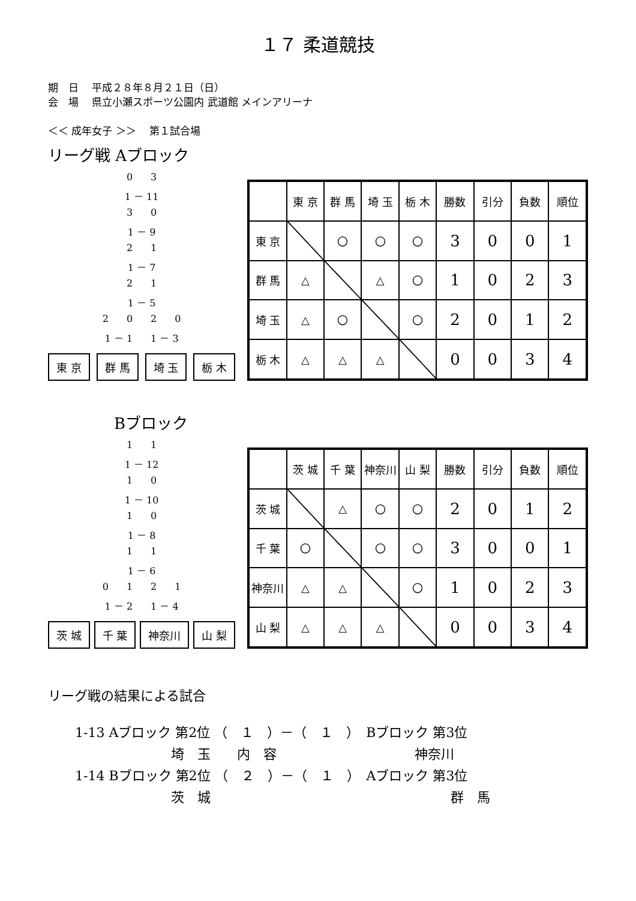１７ 柔道競技
期　日　 平成２８年８月２１日（日）
会　場　 県立小瀬スポーツ公園内 武道館 メインアリーナ
＜＜ 成年女子 ＞＞　 第１試合場
リーグ戦 Aブロック
03
1 － 11
30
1 － 9
21
1 － 7
21
1 － 5
2020
1 － 1 1 － 3
東 京 群 馬 埼 玉 栃 木
| | 東 京 | 群 馬 | 埼 玉 | 栃 木 | 勝数 | 引分 | 負数 | 順位 |
| --- | --- | --- | --- | --- | --- | --- | --- | --- |
| 東 京 | | 〇 | 〇 | 〇 | 3 | 0 | 0 | 1 |
| 群 馬 | △ | | △ | 〇 | 1 | 0 | 2 | 3 |
| 埼 玉 | △ | 〇 | | 〇 | 2 | 0 | 1 | 2 |
| 栃 木 | △ | △ | △ | | 0 | 0 | 3 | 4 |
Bブロック
11
1 － 12
10
1 － 10
10
1 － 8
11
1 － 6
0121
1 － 2 1 － 4
茨 城 千 葉 神奈川 山 梨
| | 茨 城 | 千 葉 | 神奈川 | 山 梨 | 勝数 | 引分 | 負数 | 順位 |
| --- | --- | --- | --- | --- | --- | --- | --- | --- |
| 茨 城 | | △ | 〇 | 〇 | 2 | 0 | 1 | 2 |
| 千 葉 | 〇 | | 〇 | 〇 | 3 | 0 | 0 | 1 |
| 神奈川 | △ | △ | | 〇 | 1 | 0 | 2 | 3 |
| 山 梨 | △ | △ | △ | | 0 | 0 | 3 | 4 |
リーグ戦の結果による試合
1-13 Aブロック 第2位 （　１　）－（　１　）　Bブロック 第3位
埼　玉　　内　容 神奈川
1-14 Bブロック 第2位 （　２　）－（　１　）　Aブロック 第3位
茨　城 群　馬